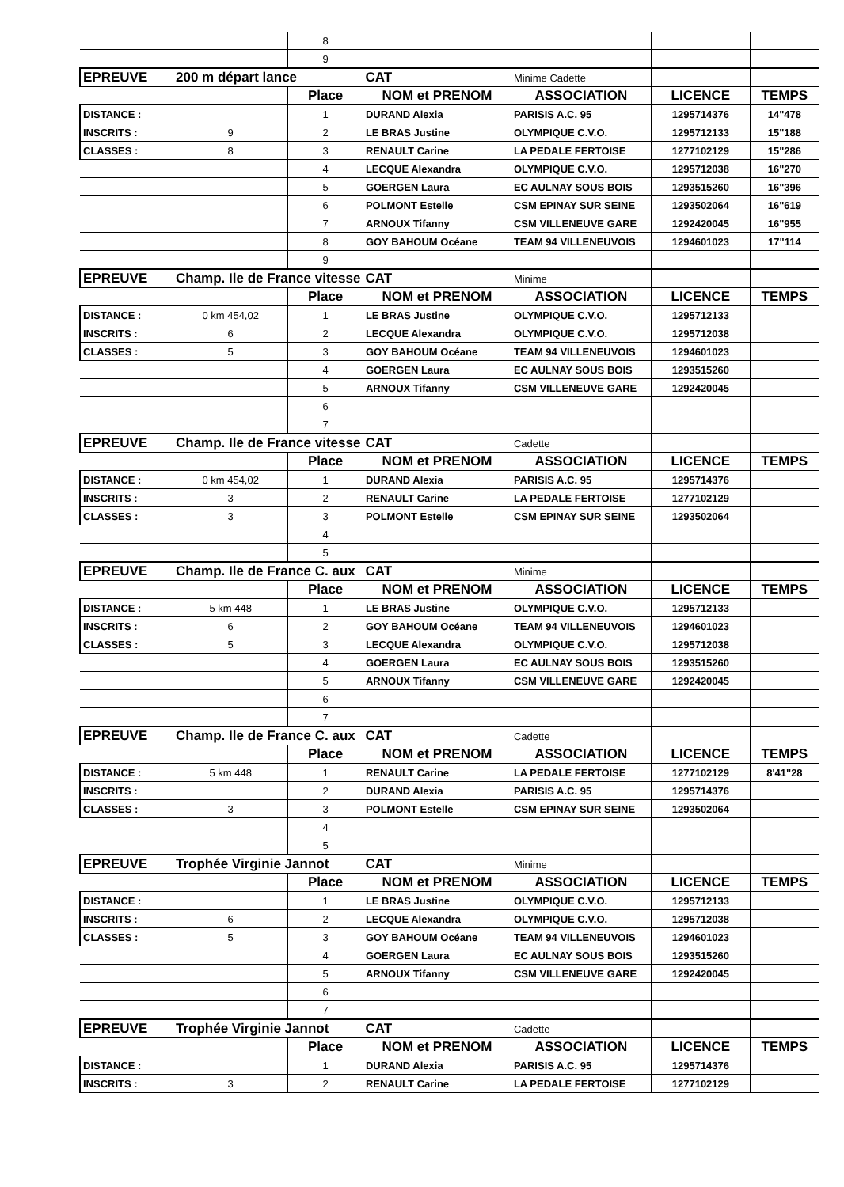| | | 8 | | | | |
| | | 9 | | | | |
| EPREUVE | 200 m départ lance | | CAT | Minime Cadette | | |
| | | Place | NOM et PRENOM | ASSOCIATION | LICENCE | TEMPS |
| DISTANCE : | | 1 | DURAND Alexia | PARISIS A.C. 95 | 1295714376 | 14"478 |
| INSCRITS : | 9 | 2 | LE BRAS Justine | OLYMPIQUE C.V.O. | 1295712133 | 15"188 |
| CLASSES : | 8 | 3 | RENAULT Carine | LA PEDALE FERTOISE | 1277102129 | 15"286 |
| | | 4 | LECQUE Alexandra | OLYMPIQUE C.V.O. | 1295712038 | 16"270 |
| | | 5 | GOERGEN Laura | EC AULNAY SOUS BOIS | 1293515260 | 16"396 |
| | | 6 | POLMONT Estelle | CSM EPINAY SUR SEINE | 1293502064 | 16"619 |
| | | 7 | ARNOUX Tifanny | CSM VILLENEUVE GARE | 1292420045 | 16"955 |
| | | 8 | GOY BAHOUM Océane | TEAM 94 VILLENEUVOIS | 1294601023 | 17"114 |
| | | 9 | | | | |
| EPREUVE | Champ. Ile de France vitesse | | CAT | Minime | | |
| | | Place | NOM et PRENOM | ASSOCIATION | LICENCE | TEMPS |
| DISTANCE : | 0 km 454,02 | 1 | LE BRAS Justine | OLYMPIQUE C.V.O. | 1295712133 | |
| INSCRITS : | 6 | 2 | LECQUE Alexandra | OLYMPIQUE C.V.O. | 1295712038 | |
| CLASSES : | 5 | 3 | GOY BAHOUM Océane | TEAM 94 VILLENEUVOIS | 1294601023 | |
| | | 4 | GOERGEN Laura | EC AULNAY SOUS BOIS | 1293515260 | |
| | | 5 | ARNOUX Tifanny | CSM VILLENEUVE GARE | 1292420045 | |
| | | 6 | | | | |
| | | 7 | | | | |
| EPREUVE | Champ. Ile de France vitesse | | CAT | Cadette | | |
| | | Place | NOM et PRENOM | ASSOCIATION | LICENCE | TEMPS |
| DISTANCE : | 0 km 454,02 | 1 | DURAND Alexia | PARISIS A.C. 95 | 1295714376 | |
| INSCRITS : | 3 | 2 | RENAULT Carine | LA PEDALE FERTOISE | 1277102129 | |
| CLASSES : | 3 | 3 | POLMONT Estelle | CSM EPINAY SUR SEINE | 1293502064 | |
| | | 4 | | | | |
| | | 5 | | | | |
| EPREUVE | Champ. Ile de France C. aux | | CAT | Minime | | |
| | | Place | NOM et PRENOM | ASSOCIATION | LICENCE | TEMPS |
| DISTANCE : | 5 km 448 | 1 | LE BRAS Justine | OLYMPIQUE C.V.O. | 1295712133 | |
| INSCRITS : | 6 | 2 | GOY BAHOUM Océane | TEAM 94 VILLENEUVOIS | 1294601023 | |
| CLASSES : | 5 | 3 | LECQUE Alexandra | OLYMPIQUE C.V.O. | 1295712038 | |
| | | 4 | GOERGEN Laura | EC AULNAY SOUS BOIS | 1293515260 | |
| | | 5 | ARNOUX Tifanny | CSM VILLENEUVE GARE | 1292420045 | |
| | | 6 | | | | |
| | | 7 | | | | |
| EPREUVE | Champ. Ile de France C. aux | | CAT | Cadette | | |
| | | Place | NOM et PRENOM | ASSOCIATION | LICENCE | TEMPS |
| DISTANCE : | 5 km 448 | 1 | RENAULT Carine | LA PEDALE FERTOISE | 1277102129 | 8'41"28 |
| INSCRITS : | | 2 | DURAND Alexia | PARISIS A.C. 95 | 1295714376 | |
| CLASSES : | 3 | 3 | POLMONT Estelle | CSM EPINAY SUR SEINE | 1293502064 | |
| | | 4 | | | | |
| | | 5 | | | | |
| EPREUVE | Trophée Virginie Jannot | | CAT | Minime | | |
| | | Place | NOM et PRENOM | ASSOCIATION | LICENCE | TEMPS |
| DISTANCE : | | 1 | LE BRAS Justine | OLYMPIQUE C.V.O. | 1295712133 | |
| INSCRITS : | 6 | 2 | LECQUE Alexandra | OLYMPIQUE C.V.O. | 1295712038 | |
| CLASSES : | 5 | 3 | GOY BAHOUM Océane | TEAM 94 VILLENEUVOIS | 1294601023 | |
| | | 4 | GOERGEN Laura | EC AULNAY SOUS BOIS | 1293515260 | |
| | | 5 | ARNOUX Tifanny | CSM VILLENEUVE GARE | 1292420045 | |
| | | 6 | | | | |
| | | 7 | | | | |
| EPREUVE | Trophée Virginie Jannot | | CAT | Cadette | | |
| | | Place | NOM et PRENOM | ASSOCIATION | LICENCE | TEMPS |
| DISTANCE : | | 1 | DURAND Alexia | PARISIS A.C. 95 | 1295714376 | |
| INSCRITS : | 3 | 2 | RENAULT Carine | LA PEDALE FERTOISE | 1277102129 | |